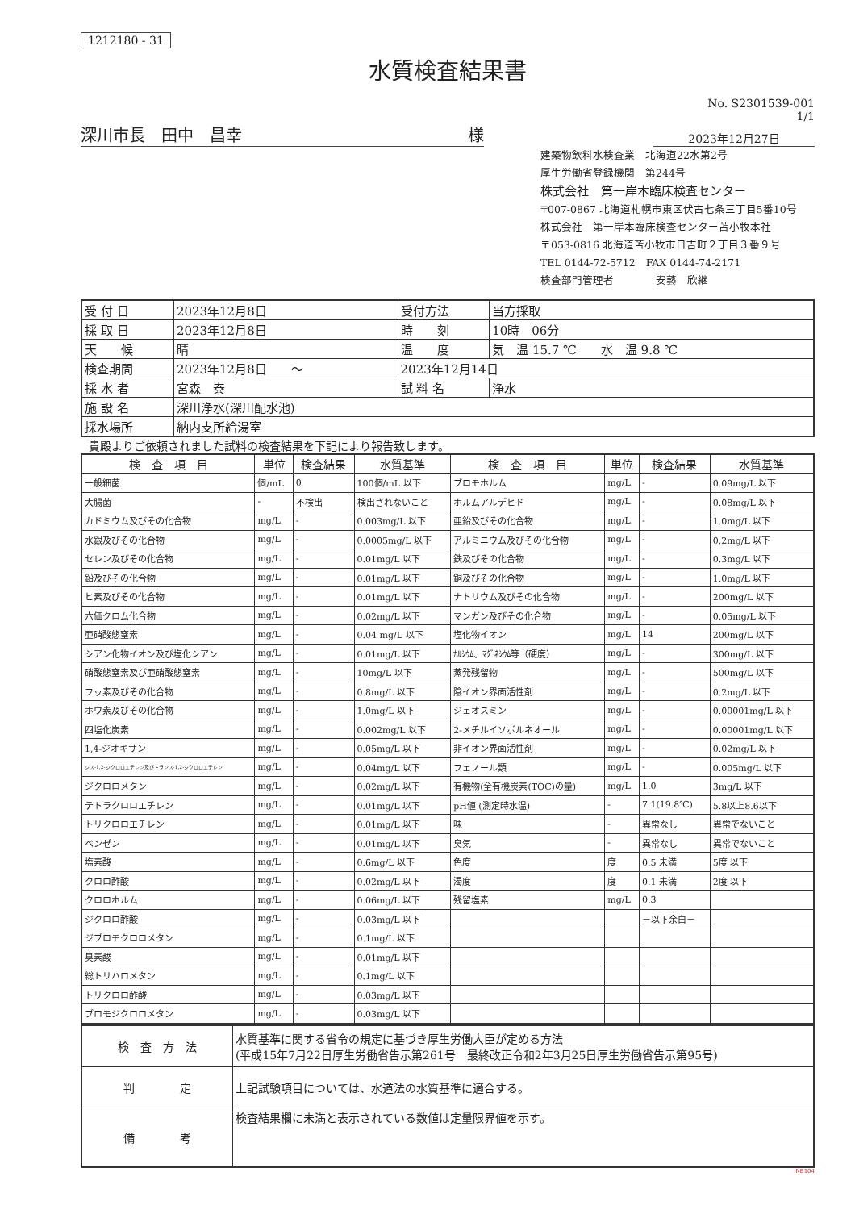1212180 - 31
水質検査結果書
No. S2301539-001
1/1
深川市長　田中　昌幸 様
2023年12月27日
建築物飲料水検査業　北海道22水第2号
厚生労働省登録機関　第244号
株式会社　第一岸本臨床検査センター
〒007-0867 北海道札幌市東区伏古七条三丁目5番10号
株式会社　第一岸本臨床検査センター苫小牧本社
〒053-0816 北海道苫小牧市日吉町２丁目３番９号
TEL 0144-72-5712　FAX 0144-74-2171
検査部門管理者　　　　安藝　欣継
| 受 付 日 | 2023年12月8日 | 受付方法 | 当方採取 |
| 採 取 日 | 2023年12月8日 | 時 刻 | 10時 06分 |
| 天 候 | 晴 | 温 度 | 気 温 15.7 ℃ 水 温 9.8 ℃ |
| 検査期間 | 2023年12月8日 ～ | 2023年12月14日 | |
| 採 水 者 | 宮森 泰 | 試 料 名 | 浄水 |
| 施 設 名 | 深川浄水(深川配水池) | | |
| 採水場所 | 納内支所給湯室 | | |
貴殿よりご依頼されました試料の検査結果を下記により報告致します。
| 検 査 項 目 | 単位 | 検査結果 | 水質基準 | 検 査 項 目 | 単位 | 検査結果 | 水質基準 |
| --- | --- | --- | --- | --- | --- | --- | --- |
| 一般細菌 | 個/mL | 0 | 100個/mL 以下 | ブロモホルム | mg/L | - | 0.09mg/L 以下 |
| 大腸菌 | - | 不検出 | 検出されないこと | ホルムアルデヒド | mg/L | - | 0.08mg/L 以下 |
| カドミウム及びその化合物 | mg/L | - | 0.003mg/L 以下 | 亜鉛及びその化合物 | mg/L | - | 1.0mg/L 以下 |
| 水銀及びその化合物 | mg/L | - | 0.0005mg/L 以下 | アルミニウム及びその化合物 | mg/L | - | 0.2mg/L 以下 |
| セレン及びその化合物 | mg/L | - | 0.01mg/L 以下 | 鉄及びその化合物 | mg/L | - | 0.3mg/L 以下 |
| 鉛及びその化合物 | mg/L | - | 0.01mg/L 以下 | 銅及びその化合物 | mg/L | - | 1.0mg/L 以下 |
| ヒ素及びその化合物 | mg/L | - | 0.01mg/L 以下 | ナトリウム及びその化合物 | mg/L | - | 200mg/L 以下 |
| 六価クロム化合物 | mg/L | - | 0.02mg/L 以下 | マンガン及びその化合物 | mg/L | - | 0.05mg/L 以下 |
| 亜硝酸態窒素 | mg/L | - | 0.04 mg/L 以下 | 塩化物イオン | mg/L | 14 | 200mg/L 以下 |
| シアン化物イオン及び塩化シアン | mg/L | - | 0.01mg/L 以下 | ｶﾙｼｳﾑ、ﾏｸﾞﾈｼｳﾑ等（硬度） | mg/L | - | 300mg/L 以下 |
| 硝酸態窒素及び亜硝酸態窒素 | mg/L | - | 10mg/L 以下 | 蒸発残留物 | mg/L | - | 500mg/L 以下 |
| フッ素及びその化合物 | mg/L | - | 0.8mg/L 以下 | 陰イオン界面活性剤 | mg/L | - | 0.2mg/L 以下 |
| ホウ素及びその化合物 | mg/L | - | 1.0mg/L 以下 | ジェオスミン | mg/L | - | 0.00001mg/L 以下 |
| 四塩化炭素 | mg/L | - | 0.002mg/L 以下 | 2-メチルイソボルネオール | mg/L | - | 0.00001mg/L 以下 |
| 1,4-ジオキサン | mg/L | - | 0.05mg/L 以下 | 非イオン界面活性剤 | mg/L | - | 0.02mg/L 以下 |
| シス-1,2-ジクロロエチレン及びトランス-1,2-ジクロロエチレン | mg/L | - | 0.04mg/L 以下 | フェノール類 | mg/L | - | 0.005mg/L 以下 |
| ジクロロメタン | mg/L | - | 0.02mg/L 以下 | 有機物(全有機炭素(TOC)の量) | mg/L | 1.0 | 3mg/L 以下 |
| テトラクロロエチレン | mg/L | - | 0.01mg/L 以下 | pH値 (測定時水温) | - | 7.1(19.8℃) | 5.8以上8.6以下 |
| トリクロロエチレン | mg/L | - | 0.01mg/L 以下 | 味 | - | 異常なし | 異常でないこと |
| ベンゼン | mg/L | - | 0.01mg/L 以下 | 臭気 | - | 異常なし | 異常でないこと |
| 塩素酸 | mg/L | - | 0.6mg/L 以下 | 色度 | 度 | 0.5 未満 | 5度 以下 |
| クロロ酢酸 | mg/L | - | 0.02mg/L 以下 | 濁度 | 度 | 0.1 未満 | 2度 以下 |
| クロロホルム | mg/L | - | 0.06mg/L 以下 | 残留塩素 | mg/L | 0.3 | |
| ジクロロ酢酸 | mg/L | - | 0.03mg/L 以下 | | | －以下余白－ | |
| ジブロモクロロメタン | mg/L | - | 0.1mg/L 以下 | | | | |
| 臭素酸 | mg/L | - | 0.01mg/L 以下 | | | | |
| 総トリハロメタン | mg/L | - | 0.1mg/L 以下 | | | | |
| トリクロロ酢酸 | mg/L | - | 0.03mg/L 以下 | | | | |
| ブロモジクロロメタン | mg/L | - | 0.03mg/L 以下 | | | | |
| 検 査 方 法 | 水質基準に関する省令の規定に基づき厚生労働大臣が定める方法 (平成15年7月22日厚生労働省告示第261号 最終改正令和2年3月25日厚生労働省告示第95号) |
| 判 定 | 上記試験項目については、水道法の水質基準に適合する。 |
| 備 考 | 検査結果欄に未満と表示されている数値は定量限界値を示す。 |
INB104